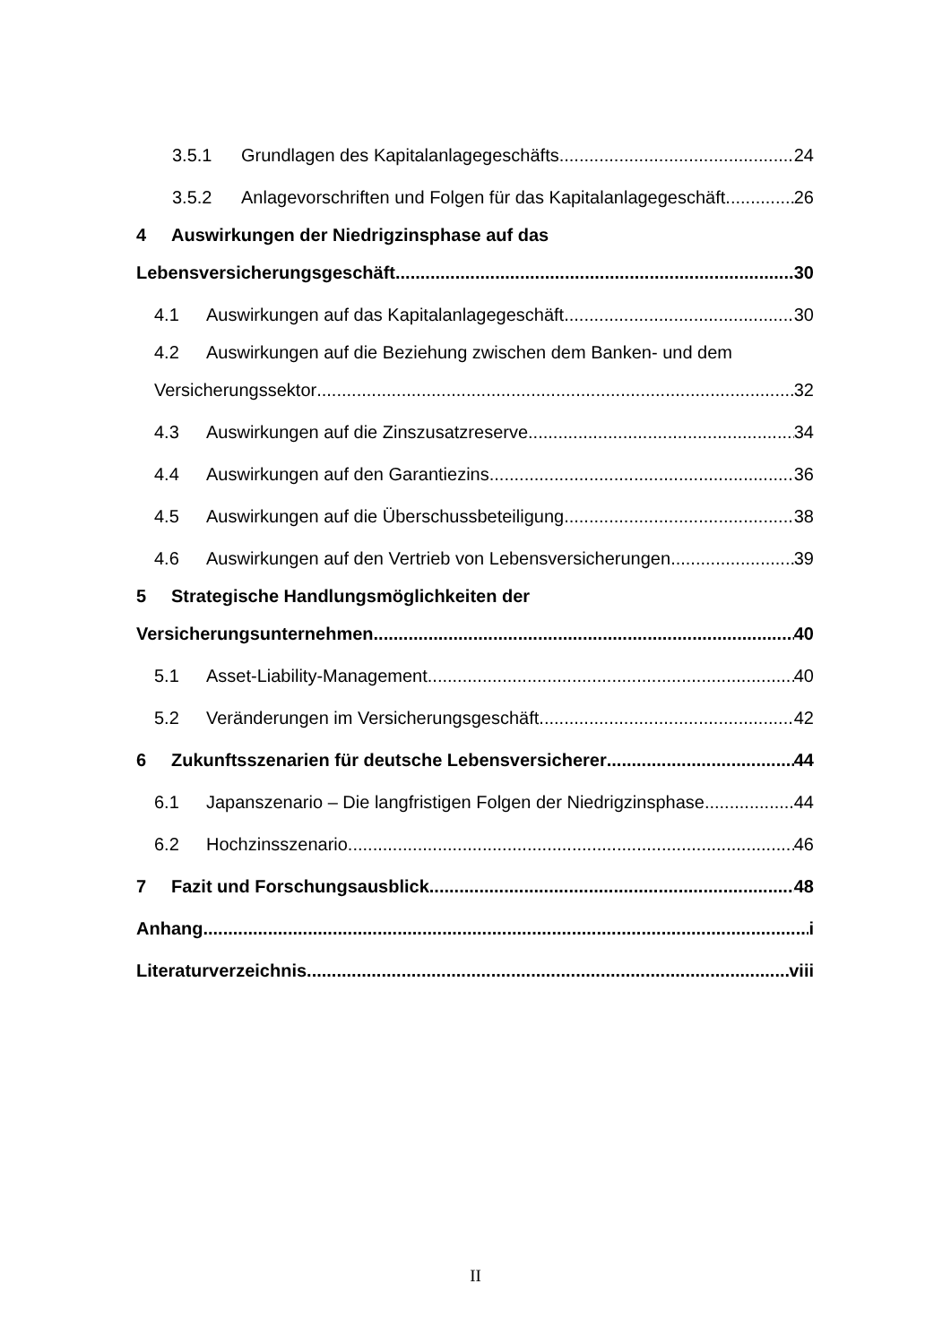3.5.1 Grundlagen des Kapitalanlagegeschäfts 24
3.5.2 Anlagevorschriften und Folgen für das Kapitalanlagegeschäft 26
4 Auswirkungen der Niedrigzinsphase auf das
Lebensversicherungsgeschäft 30
4.1 Auswirkungen auf das Kapitalanlagegeschäft 30
4.2 Auswirkungen auf die Beziehung zwischen dem Banken- und dem
Versicherungssektor 32
4.3 Auswirkungen auf die Zinszusatzreserve 34
4.4 Auswirkungen auf den Garantiezins 36
4.5 Auswirkungen auf die Überschussbeteiligung 38
4.6 Auswirkungen auf den Vertrieb von Lebensversicherungen 39
5 Strategische Handlungsmöglichkeiten der
Versicherungsunternehmen 40
5.1 Asset-Liability-Management 40
5.2 Veränderungen im Versicherungsgeschäft 42
6 Zukunftsszenarien für deutsche Lebensversicherer 44
6.1 Japanszenario – Die langfristigen Folgen der Niedrigzinsphase 44
6.2 Hochzinsszenario 46
7 Fazit und Forschungsausblick 48
Anhang i
Literaturverzeichnis viii
II